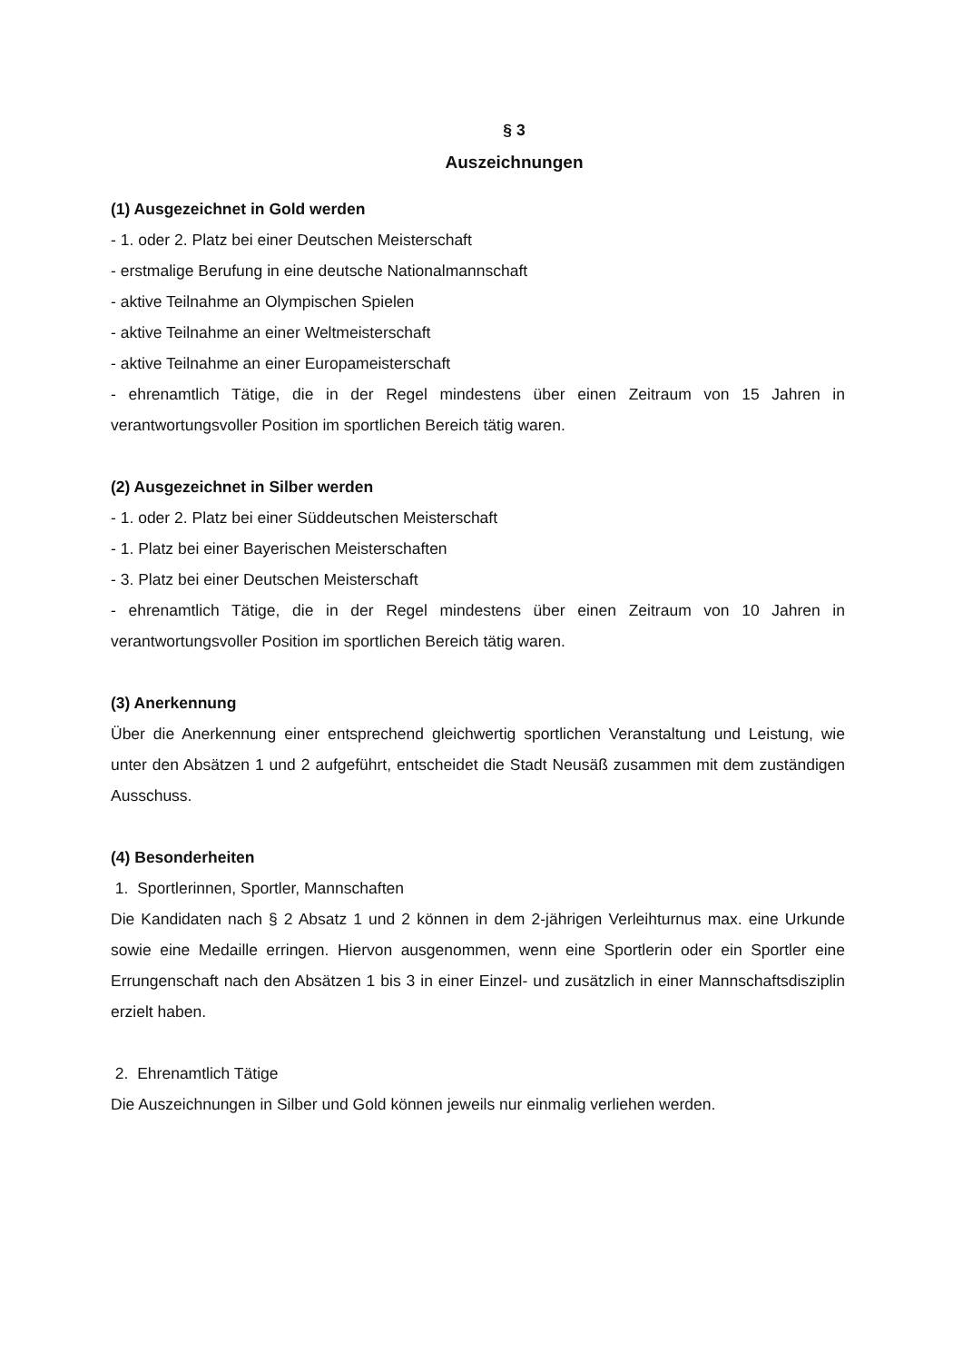§ 3
Auszeichnungen
(1) Ausgezeichnet in Gold werden
- 1. oder 2. Platz bei einer Deutschen Meisterschaft
- erstmalige Berufung in eine deutsche Nationalmannschaft
- aktive Teilnahme an Olympischen Spielen
- aktive Teilnahme an einer Weltmeisterschaft
- aktive Teilnahme an einer Europameisterschaft
- ehrenamtlich Tätige, die in der Regel mindestens über einen Zeitraum von 15 Jahren in verantwortungsvoller Position im sportlichen Bereich tätig waren.
(2) Ausgezeichnet in Silber werden
- 1. oder 2. Platz bei einer Süddeutschen Meisterschaft
- 1. Platz bei einer Bayerischen Meisterschaften
- 3. Platz bei einer Deutschen Meisterschaft
- ehrenamtlich Tätige, die in der Regel mindestens über einen Zeitraum von 10 Jahren in verantwortungsvoller Position im sportlichen Bereich tätig waren.
(3) Anerkennung
Über die Anerkennung einer entsprechend gleichwertig sportlichen Veranstaltung und Leistung, wie unter den Absätzen 1 und 2 aufgeführt, entscheidet die Stadt Neusäß zusammen mit dem zuständigen Ausschuss.
(4) Besonderheiten
1. Sportlerinnen, Sportler, Mannschaften
Die Kandidaten nach § 2 Absatz 1 und 2 können in dem 2-jährigen Verleihturnus max. eine Urkunde sowie eine Medaille erringen. Hiervon ausgenommen, wenn eine Sportlerin oder ein Sportler eine Errungenschaft nach den Absätzen 1 bis 3 in einer Einzel- und zusätzlich in einer Mannschaftsdisziplin erzielt haben.
2. Ehrenamtlich Tätige
Die Auszeichnungen in Silber und Gold können jeweils nur einmalig verliehen werden.